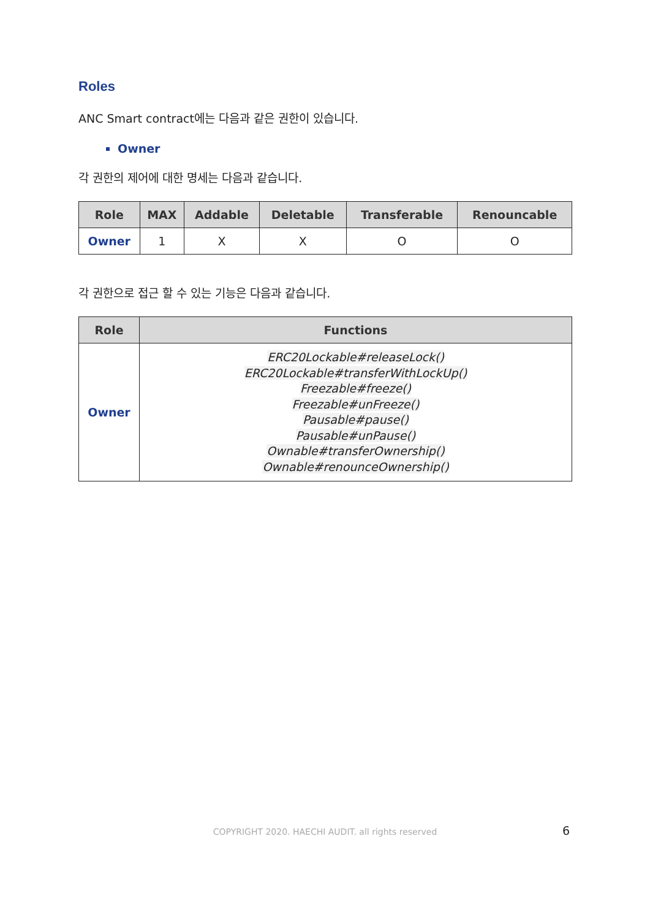Roles
ANC Smart contract에는 다음과 같은 권한이 있습니다.
Owner
각 권한의 제어에 대한 명세는 다음과 같습니다.
| Role | MAX | Addable | Deletable | Transferable | Renouncable |
| --- | --- | --- | --- | --- | --- |
| Owner | 1 | X | X | O | O |
각 권한으로 접근 할 수 있는 기능은 다음과 같습니다.
| Role | Functions |
| --- | --- |
| Owner | ERC20Lockable#releaseLock() ERC20Lockable#transferWithLockUp() Freezable#freeze() Freezable#unFreeze() Pausable#pause() Pausable#unPause() Ownable#transferOwnership() Ownable#renounceOwnership() |
COPYRIGHT 2020. HAECHI AUDIT. all rights reserved 6